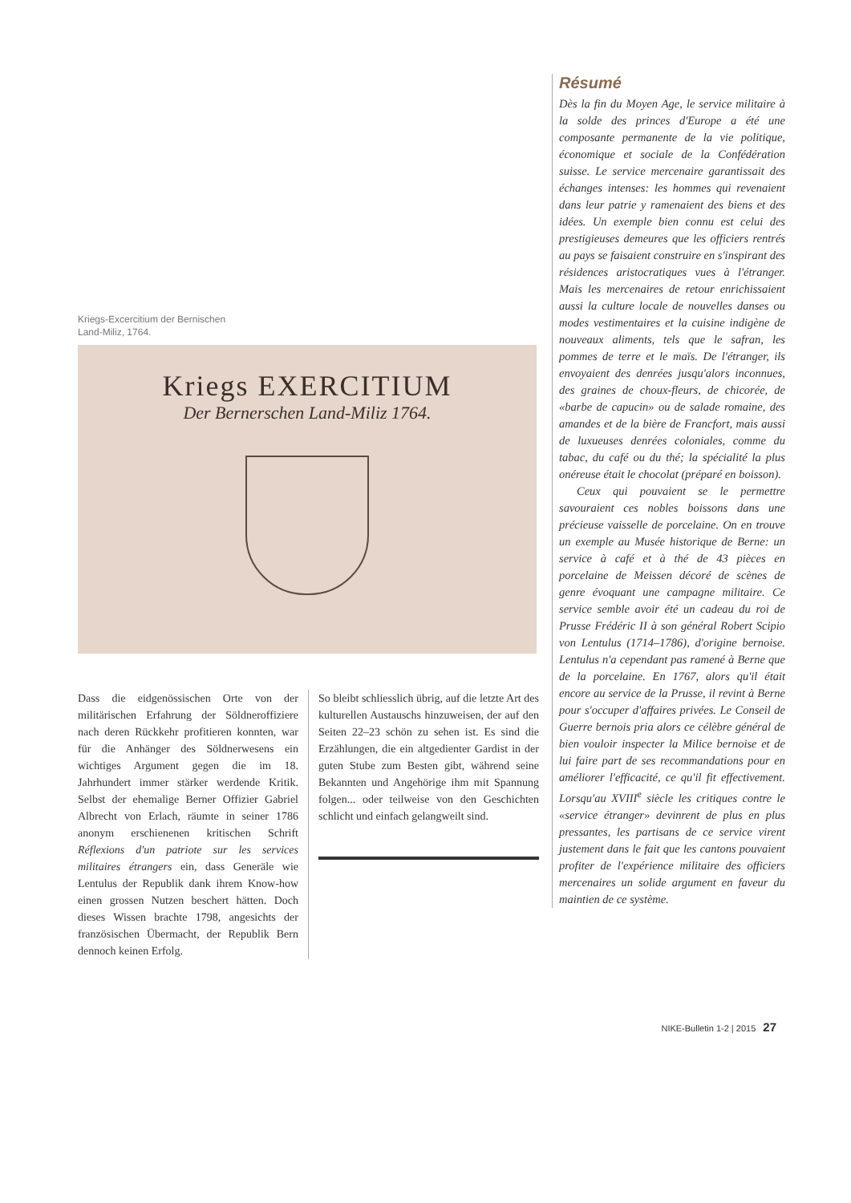Kriegs-Excercitium der Bernischen
Land-Miliz, 1764.
Kriegs EXERCITIUM
Der Bernerschen Land-Miliz 1764.
Dass die eidgenössischen Orte von der militärischen Erfahrung der Söldneroffiziere nach deren Rückkehr profitieren konnten, war für die Anhänger des Söldnerwesens ein wichtiges Argument gegen die im 18. Jahrhundert immer stärker werdende Kritik. Selbst der ehemalige Berner Offizier Gabriel Albrecht von Erlach, räumte in seiner 1786 anonym erschienenen kritischen Schrift Réflexions d'un patriote sur les services militaires étrangers ein, dass Generäle wie Lentulus der Republik dank ihrem Know-how einen grossen Nutzen beschert hätten. Doch dieses Wissen brachte 1798, angesichts der französischen Übermacht, der Republik Bern dennoch keinen Erfolg.
So bleibt schliesslich übrig, auf die letzte Art des kulturellen Austauschs hinzuweisen, der auf den Seiten 22–23 schön zu sehen ist. Es sind die Erzählungen, die ein altgedienter Gardist in der guten Stube zum Besten gibt, während seine Bekannten und Angehörige ihm mit Spannung folgen... oder teilweise von den Geschichten schlicht und einfach gelangweilt sind.
Résumé
Dès la fin du Moyen Age, le service militaire à la solde des princes d'Europe a été une composante permanente de la vie politique, économique et sociale de la Confédération suisse. Le service mercenaire garantissait des échanges intenses: les hommes qui revenaient dans leur patrie y ramenaient des biens et des idées. Un exemple bien connu est celui des prestigieuses demeures que les officiers rentrés au pays se faisaient construire en s'inspirant des résidences aristocratiques vues à l'étranger. Mais les mercenaires de retour enrichissaient aussi la culture locale de nouvelles danses ou modes vestimentaires et la cuisine indigène de nouveaux aliments, tels que le safran, les pommes de terre et le maïs. De l'étranger, ils envoyaient des denrées jusqu'alors inconnues, des graines de choux-fleurs, de chicorée, de «barbe de capucin» ou de salade romaine, des amandes et de la bière de Francfort, mais aussi de luxueuses denrées coloniales, comme du tabac, du café ou du thé; la spécialité la plus onéreuse était le chocolat (préparé en boisson).
Ceux qui pouvaient se le permettre savouraient ces nobles boissons dans une précieuse vaisselle de porcelaine. On en trouve un exemple au Musée historique de Berne: un service à café et à thé de 43 pièces en porcelaine de Meissen décoré de scènes de genre évoquant une campagne militaire. Ce service semble avoir été un cadeau du roi de Prusse Frédéric II à son général Robert Scipio von Lentulus (1714–1786), d'origine bernoise. Lentulus n'a cependant pas ramené à Berne que de la porcelaine. En 1767, alors qu'il était encore au service de la Prusse, il revint à Berne pour s'occuper d'affaires privées. Le Conseil de Guerre bernois pria alors ce célèbre général de bien vouloir inspecter la Milice bernoise et de lui faire part de ses recommandations pour en améliorer l'efficacité, ce qu'il fit effectivement. Lorsqu'au XVIII<sup>e</sup> siècle les critiques contre le «service étranger» devinrent de plus en plus pressantes, les partisans de ce service virent justement dans le fait que les cantons pouvaient profiter de l'expérience militaire des officiers mercenaires un solide argument en faveur du maintien de ce système.
NIKE-Bulletin 1-2 | 2015 27